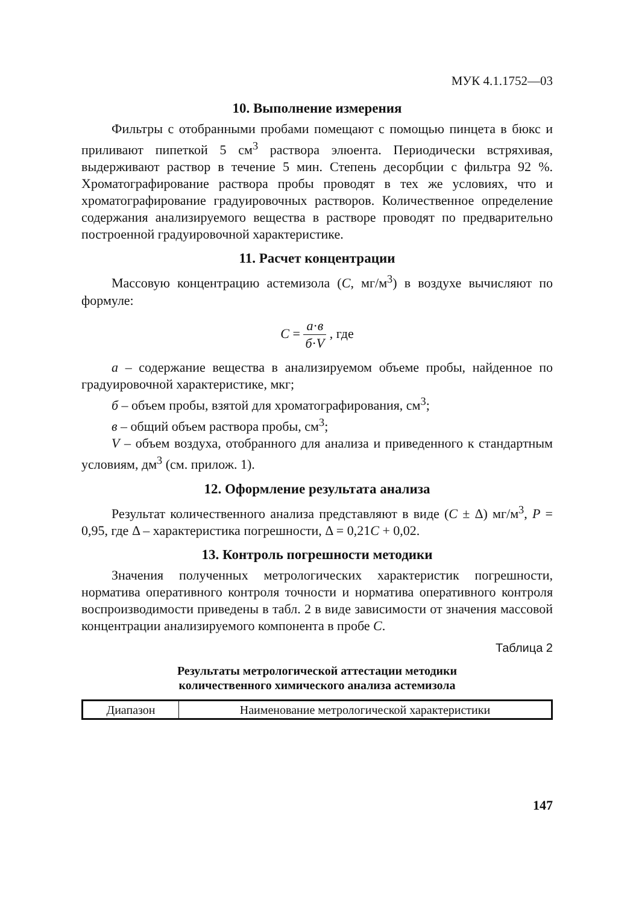МУК 4.1.1752—03
10. Выполнение измерения
Фильтры с отобранными пробами помещают с помощью пинцета в бюкс и приливают пипеткой 5 см<sup>3</sup> раствора элюента. Периодически встряхивая, выдерживают раствор в течение 5 мин. Степень десорбции с фильтра 92 %. Хроматографирование раствора пробы проводят в тех же условиях, что и хроматографирование градуировочных растворов. Количественное определение содержания анализируемого вещества в растворе проводят по предварительно построенной градуировочной характеристике.
11. Расчет концентрации
Массовую концентрацию астемизола (С, мг/м<sup>3</sup>) в воздухе вычисляют по формуле:
С = а·в б·V , где
а – содержание вещества в анализируемом объеме пробы, найденное по градуировочной характеристике, мкг;
б – объем пробы, взятой для хроматографирования, см<sup>3</sup>;
в – общий объем раствора пробы, см<sup>3</sup>;
V – объем воздуха, отобранного для анализа и приведенного к стандартным условиям, дм<sup>3</sup> (см. прилож. 1).
12. Оформление результата анализа
Результат количественного анализа представляют в виде (С ± Δ) мг/м<sup>3</sup>, Р = 0,95, где Δ – характеристика погрешности, Δ = 0,21С + 0,02.
13. Контроль погрешности методики
Значения полученных метрологических характеристик погрешности, норматива оперативного контроля точности и норматива оперативного контроля воспроизводимости приведены в табл. 2 в виде зависимости от значения массовой концентрации анализируемого компонента в пробе С.
Таблица 2
Результаты метрологической аттестации методики
количественного химического анализа астемизола
| Диапазон | Наименование метрологической характеристики |
147